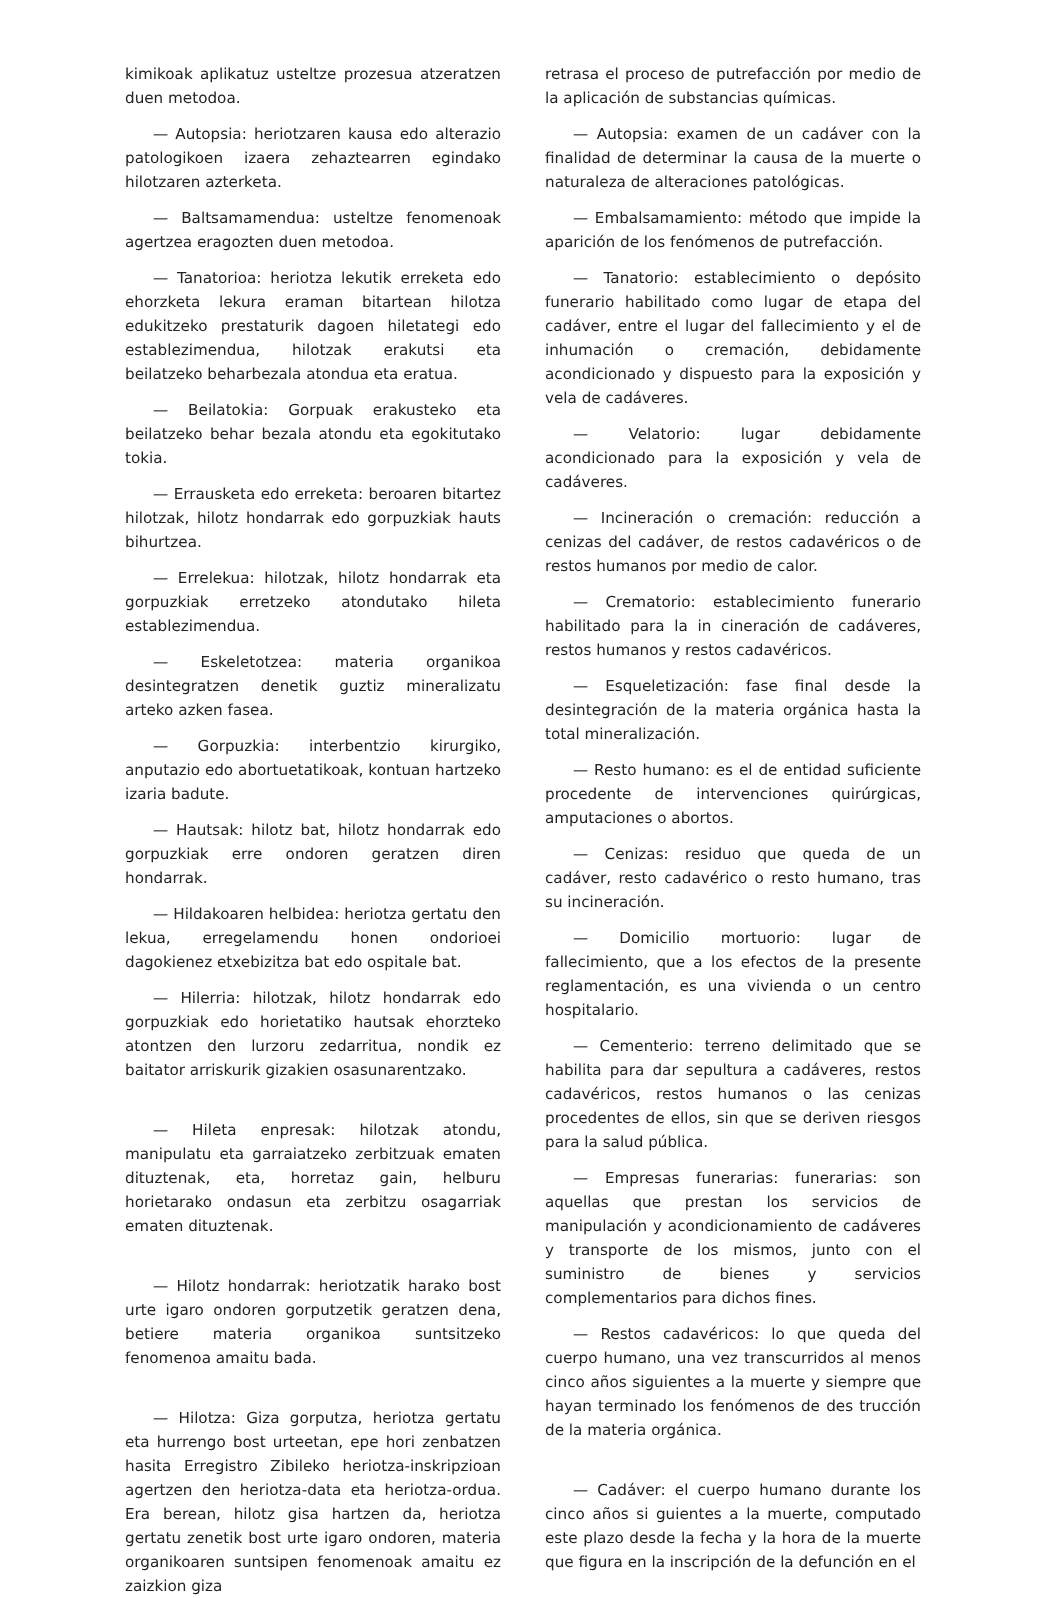kimikoak aplikatuz usteltze prozesua atzeratzen duen metodoa.
— Autopsia: heriotzaren kausa edo alterazio patologikoen izaera zehaztearren egindako hilotzaren azterketa.
— Baltsamamendua: usteltze fenomenoak agertzea eragozten duen metodoa.
— Tanatorioa: heriotza lekutik erreketa edo ehorzketa lekura eraman bitartean hilotza edukitzeko prestaturik dagoen hiletategi edo establezimendua, hilotzak erakutsi eta beilatzeko beharbezala atondua eta eratua.
— Beilatokia: Gorpuak erakusteko eta beilatzeko behar bezala atondu eta egokitutako tokia.
— Errausketa edo erreketa: beroaren bitartez hilotzak, hilotz hondarrak edo gorpuzkiak hauts bihurtzea.
— Errelekua: hilotzak, hilotz hondarrak eta gorpuzkiak erretzeko atondutako hileta establezimendua.
— Eskeletotzea: materia organikoa desintegratzen denetik guztiz mineralizatu arteko azken fasea.
— Gorpuzkia: interbentzio kirurgiko, anputazio edo abortuetatikoak, kontuan hartzeko izaria badute.
— Hautsak: hilotz bat, hilotz hondarrak edo gorpuzkiak erre ondoren geratzen diren hondarrak.
— Hildakoaren helbidea: heriotza gertatu den lekua, erregelamendu honen ondorioei dagokienez etxebizitza bat edo ospitale bat.
— Hilerria: hilotzak, hilotz hondarrak edo gorpuzkiak edo horietatiko hautsak ehorzteko atontzen den lurzoru zedarritua, nondik ez baitator arriskurik gizakien osasunarentzako.
— Hileta enpresak: hilotzak atondu, manipulatu eta garraiatzeko zerbitzuak ematen dituztenak, eta, horretaz gain, helburu horietarako ondasun eta zerbitzu osagarriak ematen dituztenak.
— Hilotz hondarrak: heriotzatik harako bost urte igaro ondoren gorputzetik geratzen dena, betiere materia organikoa suntsitzeko fenomenoa amaitu bada.
— Hilotza: Giza gorputza, heriotza gertatu eta hurrengo bost urteetan, epe hori zenbatzen hasita Erregistro Zibileko heriotza-inskripzioan agertzen den heriotza-data eta heriotza-ordua. Era berean, hilotz gisa hartzen da, heriotza gertatu zenetik bost urte igaro ondoren, materia organikoaren suntsipen fenomenoak amaitu ez zaizkion giza
retrasa el proceso de putrefacción por medio de la aplicación de substancias químicas.
— Autopsia: examen de un cadáver con la finalidad de determinar la causa de la muerte o naturaleza de alteraciones patológicas.
— Embalsamamiento: método que impide la aparición de los fenómenos de putrefacción.
— Tanatorio: establecimiento o depósito funerario habilitado como lugar de etapa del cadáver, entre el lugar del fallecimiento y el de inhumación o cremación, debidamente acondicionado y dispuesto para la exposición y vela de cadáveres.
— Velatorio: lugar debidamente acondicionado para la exposición y vela de cadáveres.
— Incineración o cremación: reducción a cenizas del cadáver, de restos cadavéricos o de restos humanos por medio de calor.
— Crematorio: establecimiento funerario habilitado para la in cineración de cadáveres, restos humanos y restos cadavéricos.
— Esqueletización: fase final desde la desintegración de la materia orgánica hasta la total mineralización.
— Resto humano: es el de entidad suficiente procedente de intervenciones quirúrgicas, amputaciones o abortos.
— Cenizas: residuo que queda de un cadáver, resto cadavérico o resto humano, tras su incineración.
— Domicilio mortuorio: lugar de fallecimiento, que a los efectos de la presente reglamentación, es una vivienda o un centro hospitalario.
— Cementerio: terreno delimitado que se habilita para dar sepultura a cadáveres, restos cadavéricos, restos humanos o las cenizas procedentes de ellos, sin que se deriven riesgos para la salud pública.
— Empresas funerarias: funerarias: son aquellas que prestan los servicios de manipulación y acondicionamiento de cadáveres y transporte de los mismos, junto con el suministro de bienes y servicios complementarios para dichos fines.
— Restos cadavéricos: lo que queda del cuerpo humano, una vez transcurridos al menos cinco años siguientes a la muerte y siempre que hayan terminado los fenómenos de des trucción de la materia orgánica.
— Cadáver: el cuerpo humano durante los cinco años si guientes a la muerte, computado este plazo desde la fecha y la hora de la muerte que figura en la inscripción de la defunción en el